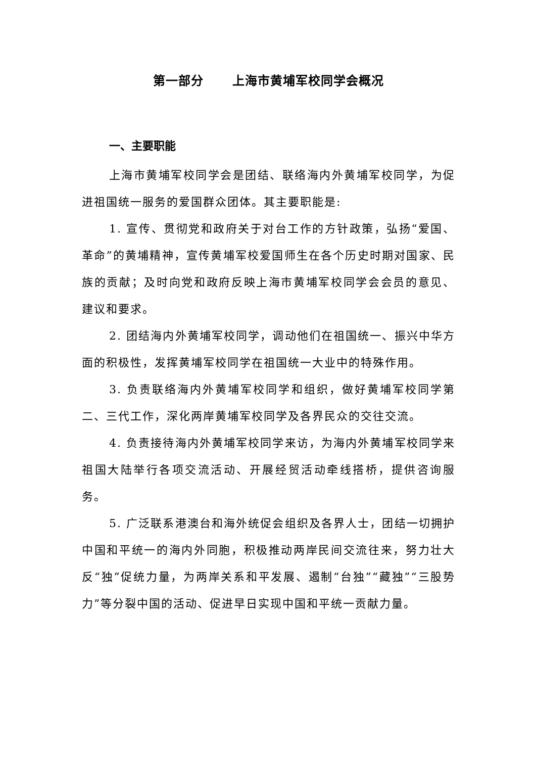第一部分 上海市黄埔军校同学会概况
一、主要职能
上海市黄埔军校同学会是团结、联络海内外黄埔军校同学，为促进祖国统一服务的爱国群众团体。其主要职能是:
1. 宣传、贯彻党和政府关于对台工作的方针政策，弘扬“爱国、革命”的黄埔精神，宣传黄埔军校爱国师生在各个历史时期对国家、民族的贡献；及时向党和政府反映上海市黄埔军校同学会会员的意见、建议和要求。
2. 团结海内外黄埔军校同学，调动他们在祖国统一、振兴中华方面的积极性，发挥黄埔军校同学在祖国统一大业中的特殊作用。
3. 负责联络海内外黄埔军校同学和组织，做好黄埔军校同学第二、三代工作，深化两岸黄埔军校同学及各界民众的交往交流。
4. 负责接待海内外黄埔军校同学来访，为海内外黄埔军校同学来祖国大陆举行各项交流活动、开展经贸活动牵线搭桥，提供咨询服务。
5. 广泛联系港澳台和海外统促会组织及各界人士，团结一切拥护中国和平统一的海内外同胞，积极推动两岸民间交流往来，努力壮大反“独”促统力量，为两岸关系和平发展、遏制“台独”“藏独”“三股势力”等分裂中国的活动、促进早日实现中国和平统一贡献力量。